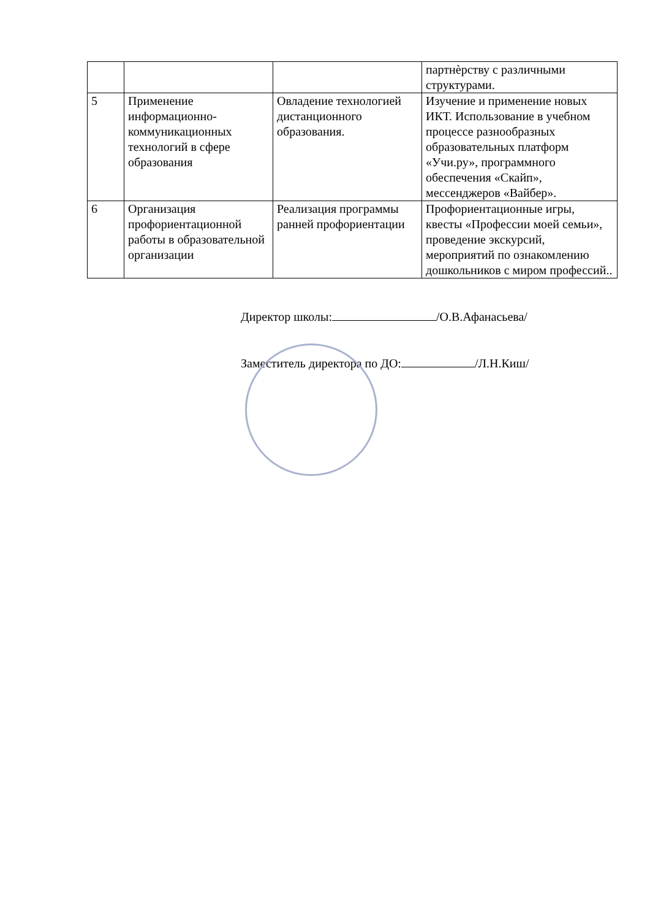| | | | партнѐрству с различными структурами. |
| 5 | Применение информационно-коммуникационных технологий в сфере образования | Овладение технологией дистанционного образования. | Изучение и применение новых ИКТ. Использование в учебном процессе разнообразных образовательных платформ «Учи.ру», программного обеспечения «Скайп», мессенджеров «Вайбер». |
| 6 | Организация профориентационной работы в образовательной организации | Реализация программы ранней профориентации | Профориентационные игры, квесты «Профессии моей семьи», проведение экскурсий, мероприятий по ознакомлению дошкольников с миром профессий.. |
Директор школы: /О.В.Афанасьева/
Заместитель директора по ДО: /Л.Н.Киш/